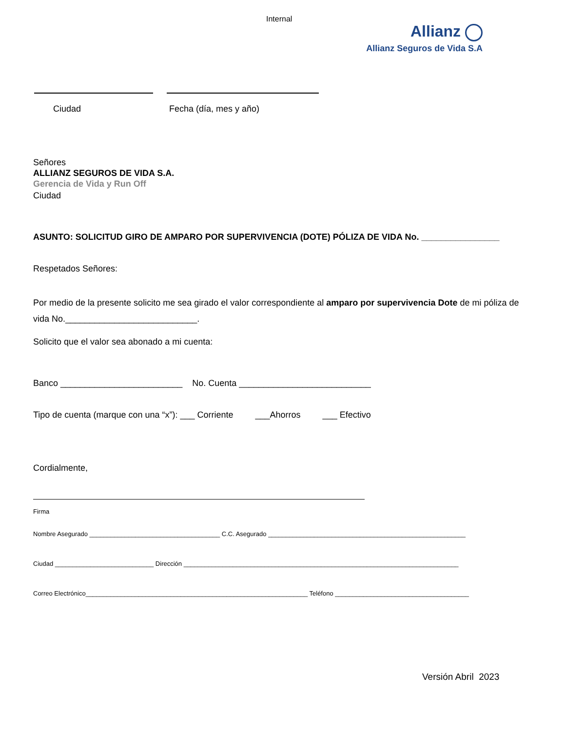Internal
Allianz
Allianz Seguros de Vida S.A
Ciudad Fecha (día, mes y año)
Señores
ALLIANZ SEGUROS DE VIDA S.A.
Gerencia de Vida y Run Off
Ciudad
ASUNTO: SOLICITUD GIRO DE AMPARO POR SUPERVIVENCIA (DOTE) PÓLIZA DE VIDA No. ________________
Respetados Señores:
Por medio de la presente solicito me sea girado el valor correspondiente al amparo por supervivencia Dote de mi póliza de vida No.___________________________.
Solicito que el valor sea abonado a mi cuenta:
Banco _________________________ No. Cuenta ___________________________
Tipo de cuenta (marque con una “x”): ___ Corriente ___Ahorros ___ Efectivo
Cordialmente,
Firma
Nombre Asegurado _____________________________________ C.C. Asegurado ________________________________________________________
Ciudad ____________________________ Dirección ______________________________________________________________________________
Correo Electrónico_______________________________________________________________ Teléfono ______________________________________
Versión Abril 2023